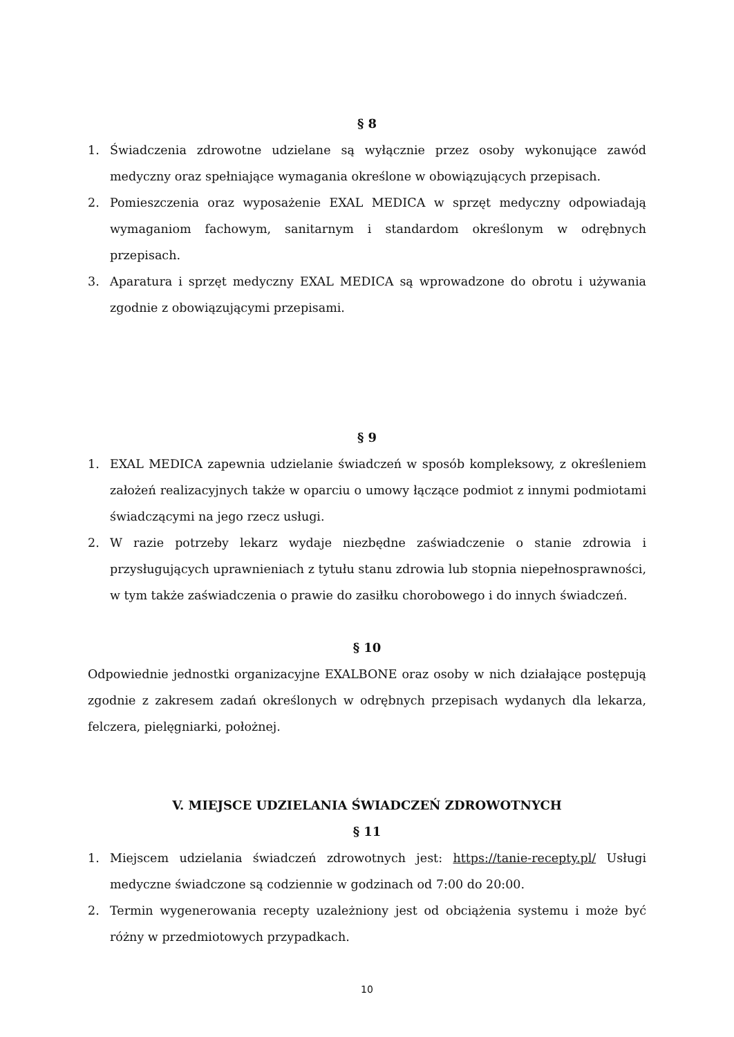§ 8
1. Świadczenia zdrowotne udzielane są wyłącznie przez osoby wykonujące zawód medyczny oraz spełniające wymagania określone w obowiązujących przepisach.
2. Pomieszczenia oraz wyposażenie EXAL MEDICA w sprzęt medyczny odpowiadają wymaganiom fachowym, sanitarnym i standardom określonym w odrębnych przepisach.
3. Aparatura i sprzęt medyczny EXAL MEDICA są wprowadzone do obrotu i używania zgodnie z obowiązującymi przepisami.
§ 9
1. EXAL MEDICA zapewnia udzielanie świadczeń w sposób kompleksowy, z określeniem założeń realizacyjnych także w oparciu o umowy łączące podmiot z innymi podmiotami świadczącymi na jego rzecz usługi.
2. W razie potrzeby lekarz wydaje niezbędne zaświadczenie o stanie zdrowia i przysługujących uprawnieniach z tytułu stanu zdrowia lub stopnia niepełnosprawności, w tym także zaświadczenia o prawie do zasiłku chorobowego i do innych świadczeń.
§ 10
Odpowiednie jednostki organizacyjne EXALBONE oraz osoby w nich działające postępują zgodnie z zakresem zadań określonych w odrębnych przepisach wydanych dla lekarza, felczera, pielęgniarki, położnej.
V. MIEJSCE UDZIELANIA ŚWIADCZEŃ ZDROWOTNYCH
§ 11
1. Miejscem udzielania świadczeń zdrowotnych jest: https://tanie-recepty.pl/ Usługi medyczne świadczone są codziennie w godzinach od 7:00 do 20:00.
2. Termin wygenerowania recepty uzależniony jest od obciążenia systemu i może być różny w przedmiotowych przypadkach.
10